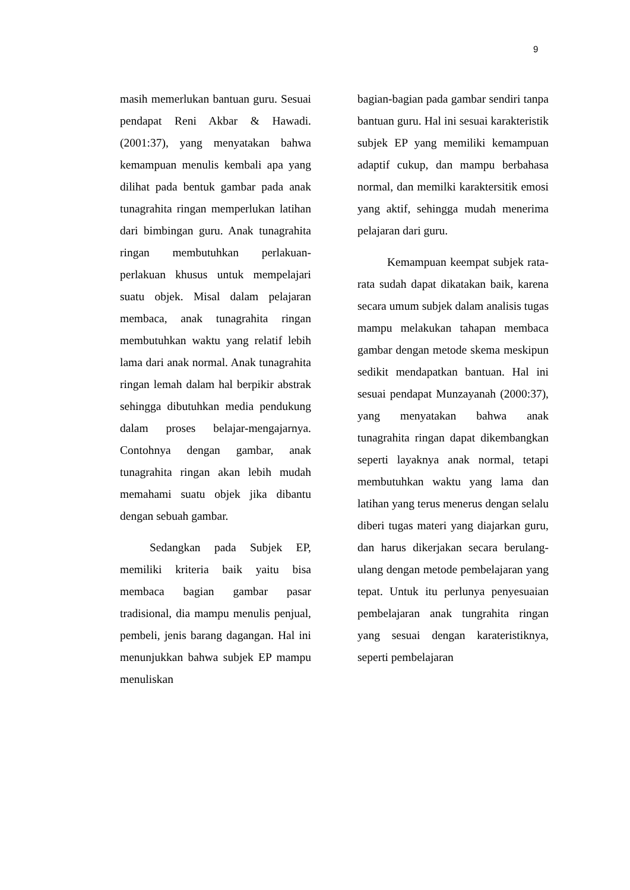9
masih memerlukan bantuan guru. Sesuai pendapat Reni Akbar & Hawadi. (2001:37), yang menyatakan bahwa kemampuan menulis kembali apa yang dilihat pada bentuk gambar pada anak tunagrahita ringan memperlukan latihan dari bimbingan guru. Anak tunagrahita ringan membutuhkan perlakuan-perlakuan khusus untuk mempelajari suatu objek. Misal dalam pelajaran membaca, anak tunagrahita ringan membutuhkan waktu yang relatif lebih lama dari anak normal. Anak tunagrahita ringan lemah dalam hal berpikir abstrak sehingga dibutuhkan media pendukung dalam proses belajar-mengajarnya. Contohnya dengan gambar, anak tunagrahita ringan akan lebih mudah memahami suatu objek jika dibantu dengan sebuah gambar.
Sedangkan pada Subjek EP, memiliki kriteria baik yaitu bisa membaca bagian gambar pasar tradisional, dia mampu menulis penjual, pembeli, jenis barang dagangan. Hal ini menunjukkan bahwa subjek EP mampu menuliskan
bagian-bagian pada gambar sendiri tanpa bantuan guru. Hal ini sesuai karakteristik subjek EP yang memiliki kemampuan adaptif cukup, dan mampu berbahasa normal, dan memilki karaktersitik emosi yang aktif, sehingga mudah menerima pelajaran dari guru.
Kemampuan keempat subjek rata-rata sudah dapat dikatakan baik, karena secara umum subjek dalam analisis tugas mampu melakukan tahapan membaca gambar dengan metode skema meskipun sedikit mendapatkan bantuan. Hal ini sesuai pendapat Munzayanah (2000:37), yang menyatakan bahwa anak tunagrahita ringan dapat dikembangkan seperti layaknya anak normal, tetapi membutuhkan waktu yang lama dan latihan yang terus menerus dengan selalu diberi tugas materi yang diajarkan guru, dan harus dikerjakan secara berulang-ulang dengan metode pembelajaran yang tepat. Untuk itu perlunya penyesuaian pembelajaran anak tungrahita ringan yang sesuai dengan karateristiknya, seperti pembelajaran